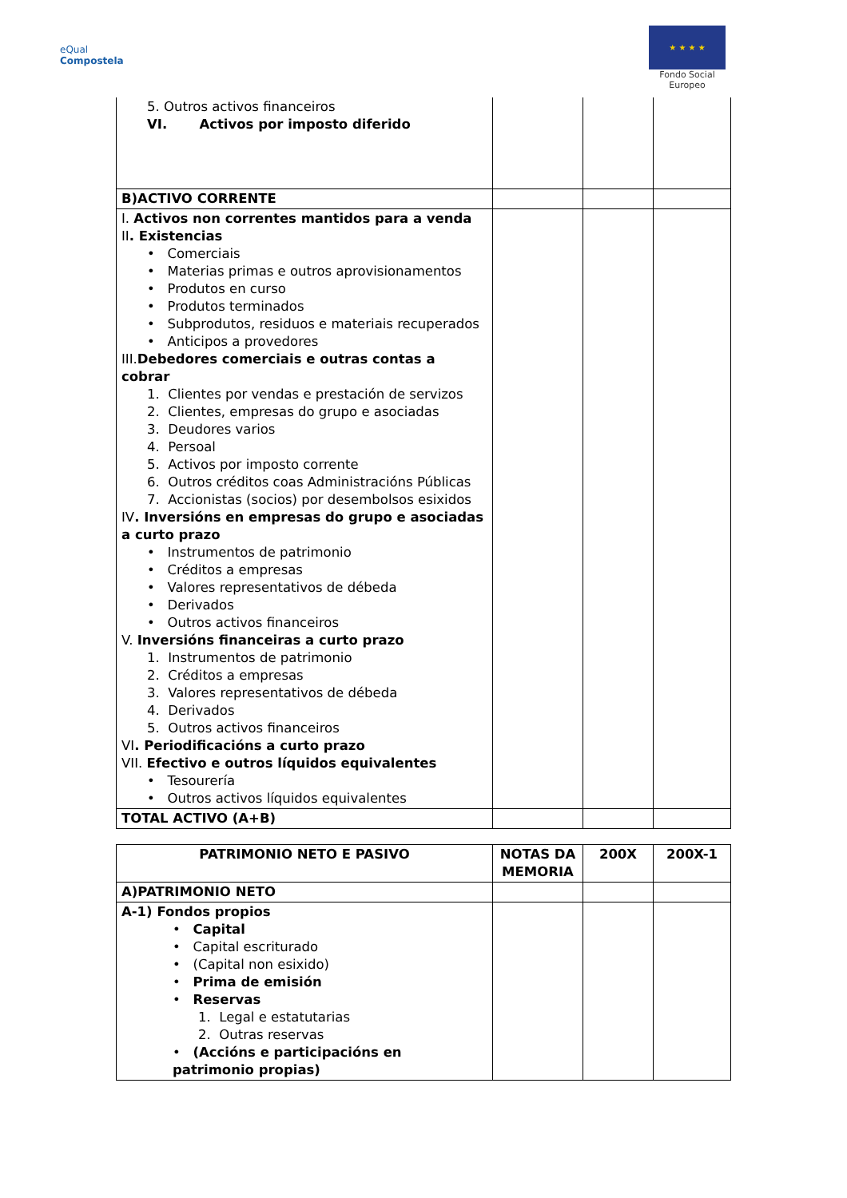eQual
Compostela
★ ★ ★ ★
Fondo Social
Europeo
| 5. Outros activos financeiros VI. Activos por imposto diferido | | | |
| B)ACTIVO CORRENTE | | | |
| I. Activos non correntes mantidos para a venda II . Existencias • Comerciais • Materias primas e outros aprovisionamentos • Produtos en curso • Produtos terminados • Subprodutos, residuos e materiais recuperados • Anticipos a provedores III. Debedores comerciais e outras contas a cobrar 1. Clientes por vendas e prestación de servizos 2. Clientes, empresas do grupo e asociadas 3. Deudores varios 4. Persoal 5. Activos por imposto corrente 6. Outros créditos coas Administracións Públicas 7. Accionistas (socios) por desembolsos esixidos IV . Inversións en empresas do grupo e asociadas a curto prazo • Instrumentos de patrimonio • Créditos a empresas • Valores representativos de débeda • Derivados • Outros activos financeiros V. Inversións financeiras a curto prazo 1. Instrumentos de patrimonio 2. Créditos a empresas 3. Valores representativos de débeda 4. Derivados 5. Outros activos financeiros VI . Periodificacións a curto prazo VII. Efectivo e outros líquidos equivalentes • Tesourería • Outros activos líquidos equivalentes | | | |
| TOTAL ACTIVO (A+B) | | | |
| PATRIMONIO NETO E PASIVO | NOTAS DA MEMORIA | 200X | 200X-1 |
| --- | --- | --- | --- |
| A)PATRIMONIO NETO | | | |
| A-1) Fondos propios • Capital • Capital escriturado • (Capital non esixido) • Prima de emisión • Reservas 1. Legal e estatutarias 2. Outras reservas • (Accións e participacións en patrimonio propias) | | | |